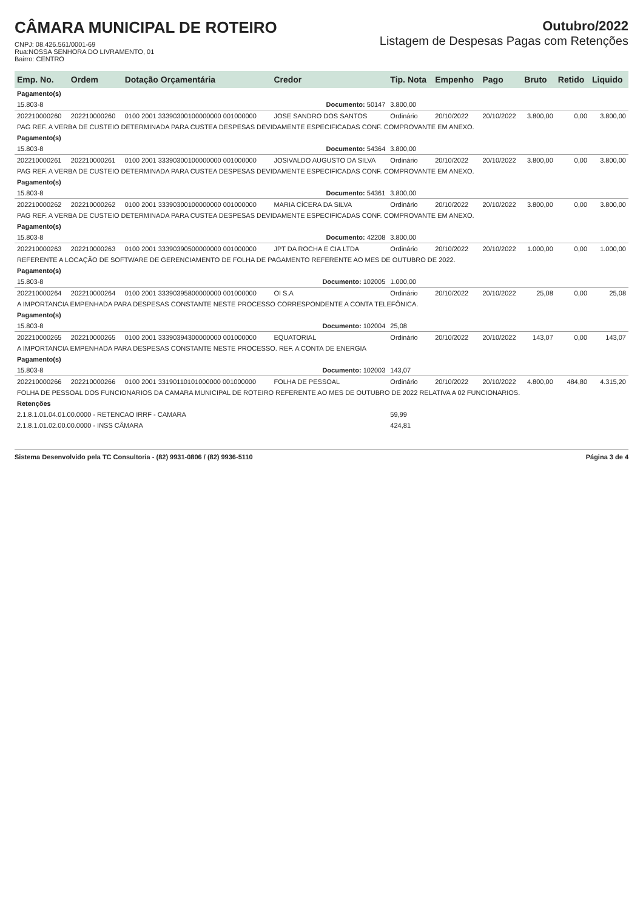CÂMARA MUNICIPAL DE ROTEIRO
CNPJ: 08.426.561/0001-69
Rua:NOSSA SENHORA DO LIVRAMENTO, 01
Bairro: CENTRO
Outubro/2022
Listagem de Despesas Pagas com Retenções
| Emp. No. | Ordem | Dotação Orçamentária | Credor | Tip. Nota | Empenho | Pago | Bruto | Retido | Liquido |
| --- | --- | --- | --- | --- | --- | --- | --- | --- | --- |
| Pagamento(s) | | | | | | | | | |
| 15.803-8 | Documento: 50147 | | | 3.800,00 | | | | | |
| 202210000260 | 202210000260 | 0100 2001 33390300100000000 001000000 | JOSE SANDRO DOS SANTOS | Ordinário | 20/10/2022 | 20/10/2022 | 3.800,00 | 0,00 | 3.800,00 |
| PAG REF. A VERBA DE CUSTEIO DETERMINADA PARA CUSTEA DESPESAS DEVIDAMENTE ESPECIFICADAS CONF. COMPROVANTE EM ANEXO. | | | | | | | | | |
| Pagamento(s) | | | | | | | | | |
| 15.803-8 | Documento: 54364 | | | 3.800,00 | | | | | |
| 202210000261 | 202210000261 | 0100 2001 33390300100000000 001000000 | JOSIVALDO AUGUSTO DA SILVA | Ordinário | 20/10/2022 | 20/10/2022 | 3.800,00 | 0,00 | 3.800,00 |
| PAG REF. A VERBA DE CUSTEIO DETERMINADA PARA CUSTEA DESPESAS DEVIDAMENTE ESPECIFICADAS CONF. COMPROVANTE EM ANEXO. | | | | | | | | | |
| Pagamento(s) | | | | | | | | | |
| 15.803-8 | Documento: 54361 | | | 3.800,00 | | | | | |
| 202210000262 | 202210000262 | 0100 2001 33390300100000000 001000000 | MARIA CÍCERA DA SILVA | Ordinário | 20/10/2022 | 20/10/2022 | 3.800,00 | 0,00 | 3.800,00 |
| PAG REF. A VERBA DE CUSTEIO DETERMINADA PARA CUSTEA DESPESAS DEVIDAMENTE ESPECIFICADAS CONF. COMPROVANTE EM ANEXO. | | | | | | | | | |
| Pagamento(s) | | | | | | | | | |
| 15.803-8 | Documento: 42208 | | | 3.800,00 | | | | | |
| 202210000263 | 202210000263 | 0100 2001 33390390500000000 001000000 | JPT DA ROCHA E CIA LTDA | Ordinário | 20/10/2022 | 20/10/2022 | 1.000,00 | 0,00 | 1.000,00 |
| REFERENTE A LOCAÇÃO DE SOFTWARE DE GERENCIAMENTO DE FOLHA DE PAGAMENTO REFERENTE AO MES DE OUTUBRO DE 2022. | | | | | | | | | |
| Pagamento(s) | | | | | | | | | |
| 15.803-8 | Documento: 102005 | | | 1.000,00 | | | | | |
| 202210000264 | 202210000264 | 0100 2001 33390395800000000 001000000 | OI S.A | Ordinário | 20/10/2022 | 20/10/2022 | 25,08 | 0,00 | 25,08 |
| A IMPORTANCIA EMPENHADA PARA DESPESAS CONSTANTE NESTE PROCESSO CORRESPONDENTE A CONTA TELEFÔNICA. | | | | | | | | | |
| Pagamento(s) | | | | | | | | | |
| 15.803-8 | Documento: 102004 | | | 25,08 | | | | | |
| 202210000265 | 202210000265 | 0100 2001 33390394300000000 001000000 | EQUATORIAL | Ordinário | 20/10/2022 | 20/10/2022 | 143,07 | 0,00 | 143,07 |
| A IMPORTANCIA EMPENHADA PARA DESPESAS CONSTANTE NESTE PROCESSO. REF. A CONTA DE ENERGIA | | | | | | | | | |
| Pagamento(s) | | | | | | | | | |
| 15.803-8 | Documento: 102003 | | | 143,07 | | | | | |
| 202210000266 | 202210000266 | 0100 2001 33190110101000000 001000000 | FOLHA DE PESSOAL | Ordinário | 20/10/2022 | 20/10/2022 | 4.800,00 | 484,80 | 4.315,20 |
| FOLHA DE PESSOAL DOS FUNCIONARIOS DA CAMARA MUNICIPAL DE ROTEIRO REFERENTE AO MES DE OUTUBRO DE 2022 RELATIVA A 02 FUNCIONARIOS. | | | | | | | | | |
| Retenções | | | | | | | | | |
| 2.1.8.1.01.04.01.00.0000 - RETENCAO IRRF - CAMARA | | | | 59,99 | | | | | |
| 2.1.8.1.01.02.00.00.0000 - INSS CÂMARA | | | | 424,81 | | | | | |
Sistema Desenvolvido pela TC Consultoria - (82) 9931-0806 / (82) 9936-5110 Página 3 de 4